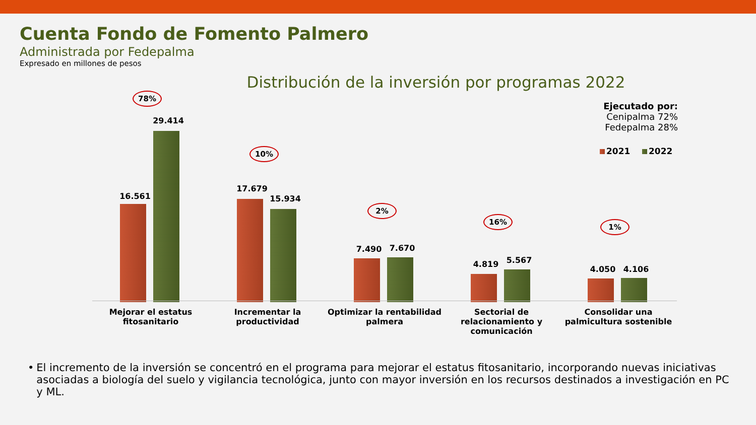Cuenta Fondo de Fomento Palmero
Administrada por Fedepalma
Expresado en millones de pesos
Distribución de la inversión por programas 2022
78%
16.561
29.414
10%
17.679
15.934
2%
7.490 7.670
16%
4.819 5.567
1%
4.050 4.106
Mejorar el estatus fitosanitario
Incrementar la productividad
Optimizar la rentabilidad palmera
Sectorial de relacionamiento y comunicación
Consolidar una palmicultura sostenible
Ejecutado por:
Cenipalma 72%
Fedepalma 28%
2021 2022
• El incremento de la inversión se concentró en el programa para mejorar el estatus fitosanitario, incorporando nuevas iniciativas asociadas a biología del suelo y vigilancia tecnológica, junto con mayor inversión en los recursos destinados a investigación en PC y ML.